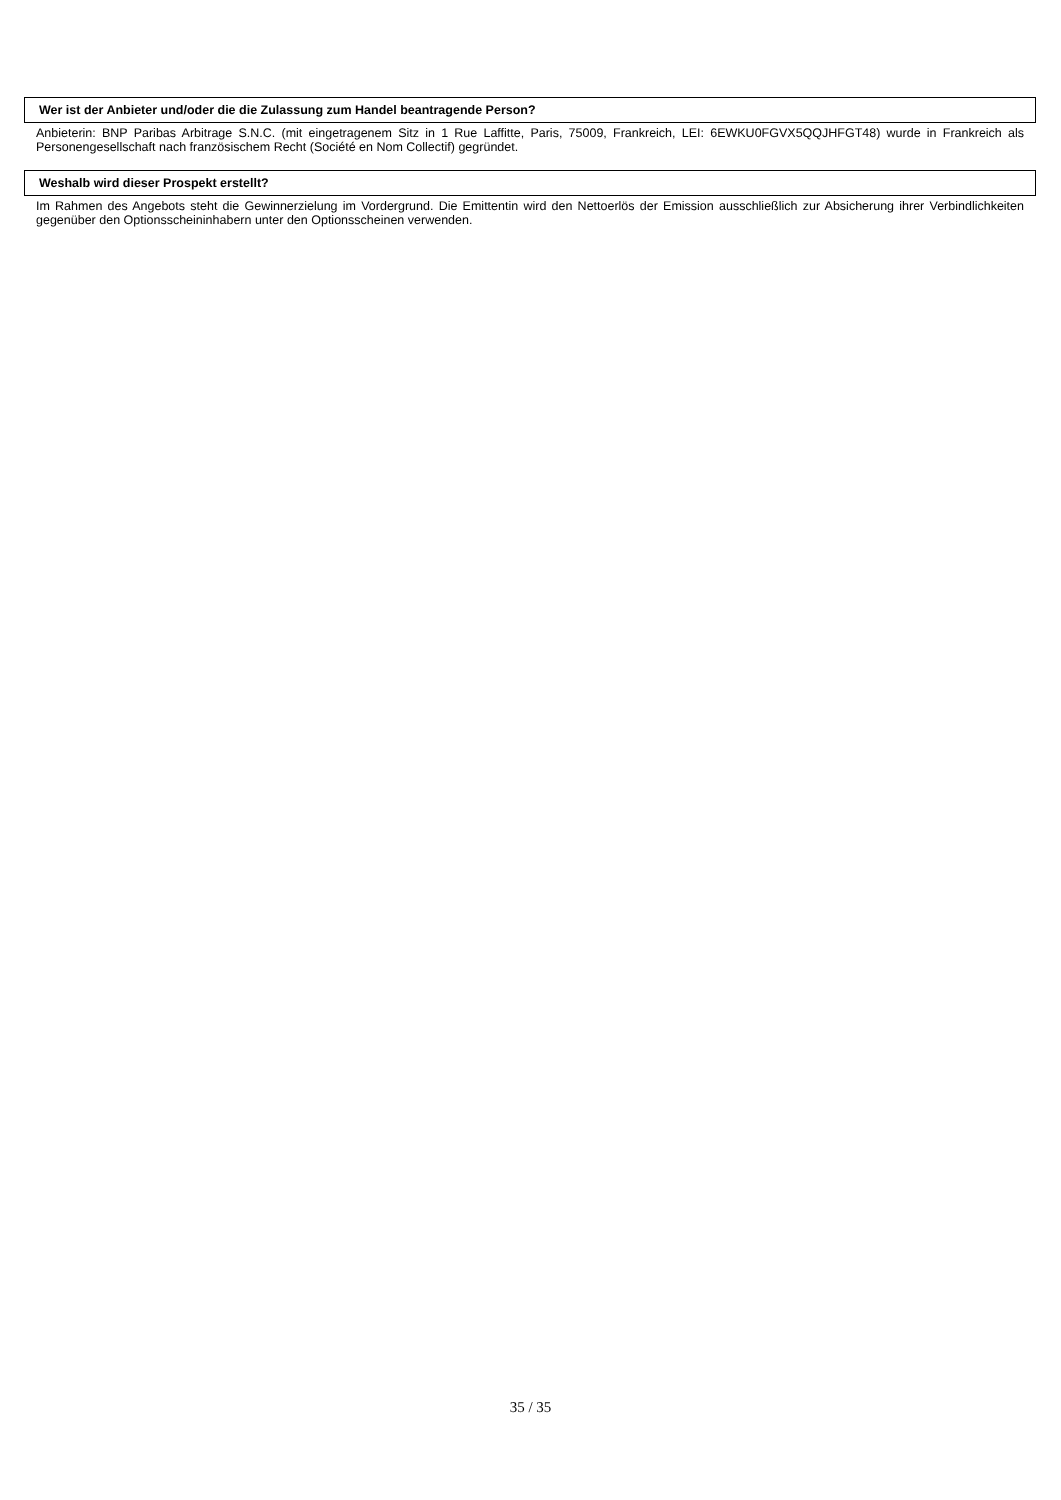Wer ist der Anbieter und/oder die die Zulassung zum Handel beantragende Person?
Anbieterin: BNP Paribas Arbitrage S.N.C. (mit eingetragenem Sitz in 1 Rue Laffitte, Paris, 75009, Frankreich, LEI: 6EWKU0FGVX5QQJHFGT48) wurde in Frankreich als Personengesellschaft nach französischem Recht (Société en Nom Collectif) gegründet.
Weshalb wird dieser Prospekt erstellt?
Im Rahmen des Angebots steht die Gewinnerzielung im Vordergrund. Die Emittentin wird den Nettoerlös der Emission ausschließlich zur Absicherung ihrer Verbindlichkeiten gegenüber den Optionsscheininhabern unter den Optionsscheinen verwenden.
35 / 35